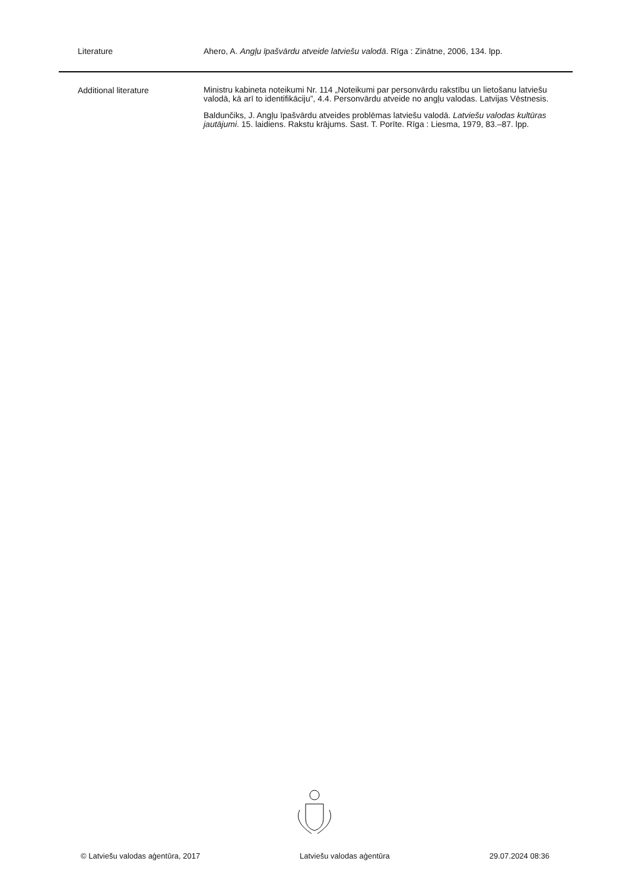| Literature | Ahero, A. Angļu īpašvārdu atveide latviešu valodā . Rīga : Zinātne, 2006, 134. lpp. |
| Additional literature | Ministru kabineta noteikumi Nr. 114 „Noteikumi par personvārdu rakstību un lietošanu latviešu valodā, kā arī to identifikāciju”, 4.4. Personvārdu atveide no angļu valodas. Latvijas Vēstnesis. Baldunčiks, J. Angļu īpašvārdu atveides problēmas latviešu valodā. Latviešu valodas kultūras jautājumi . 15. laidiens. Rakstu krājums. Sast. T. Porīte. Rīga : Liesma, 1979, 83.–87. lpp. |
© Latviešu valodas aģentūra, 2017 Latviešu valodas aģentūra 29.07.2024 08:36